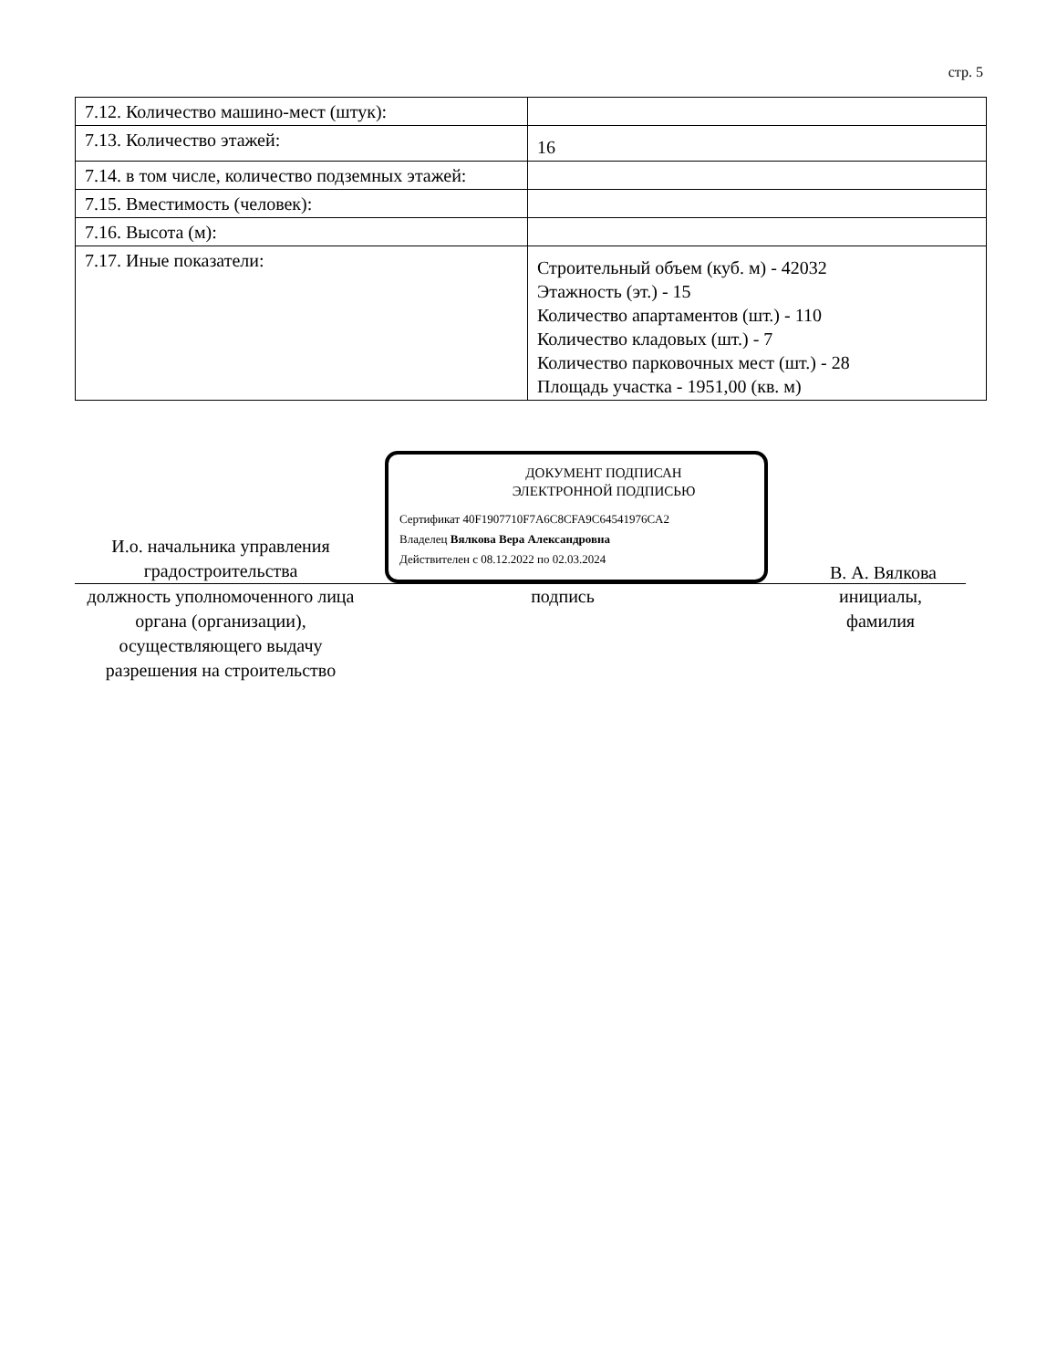стр. 5
| 7.12. Количество машино-мест (штук): | |
| 7.13. Количество этажей: | 16 |
| 7.14. в том числе, количество подземных этажей: | |
| 7.15. Вместимость (человек): | |
| 7.16. Высота (м): | |
| 7.17. Иные показатели: | Строительный объем (куб. м) - 42032 Этажность (эт.) - 15 Количество апартаментов (шт.) - 110 Количество кладовых (шт.) - 7 Количество парковочных мест (шт.) - 28 Площадь участка - 1951,00 (кв. м) |
И.о. начальника управления градостроительства
ДОКУМЕНТ ПОДПИСАН
ЭЛЕКТРОННОЙ ПОДПИСЬЮ
Сертификат 40F1907710F7A6C8CFA9C64541976CA2
Владелец Вялкова Вера Александровна
Действителен с 08.12.2022 по 02.03.2024
В. А. Вялкова
должность уполномоченного лица органа (организации), осуществляющего выдачу разрешения на строительство
подпись инициалы,
фамилия